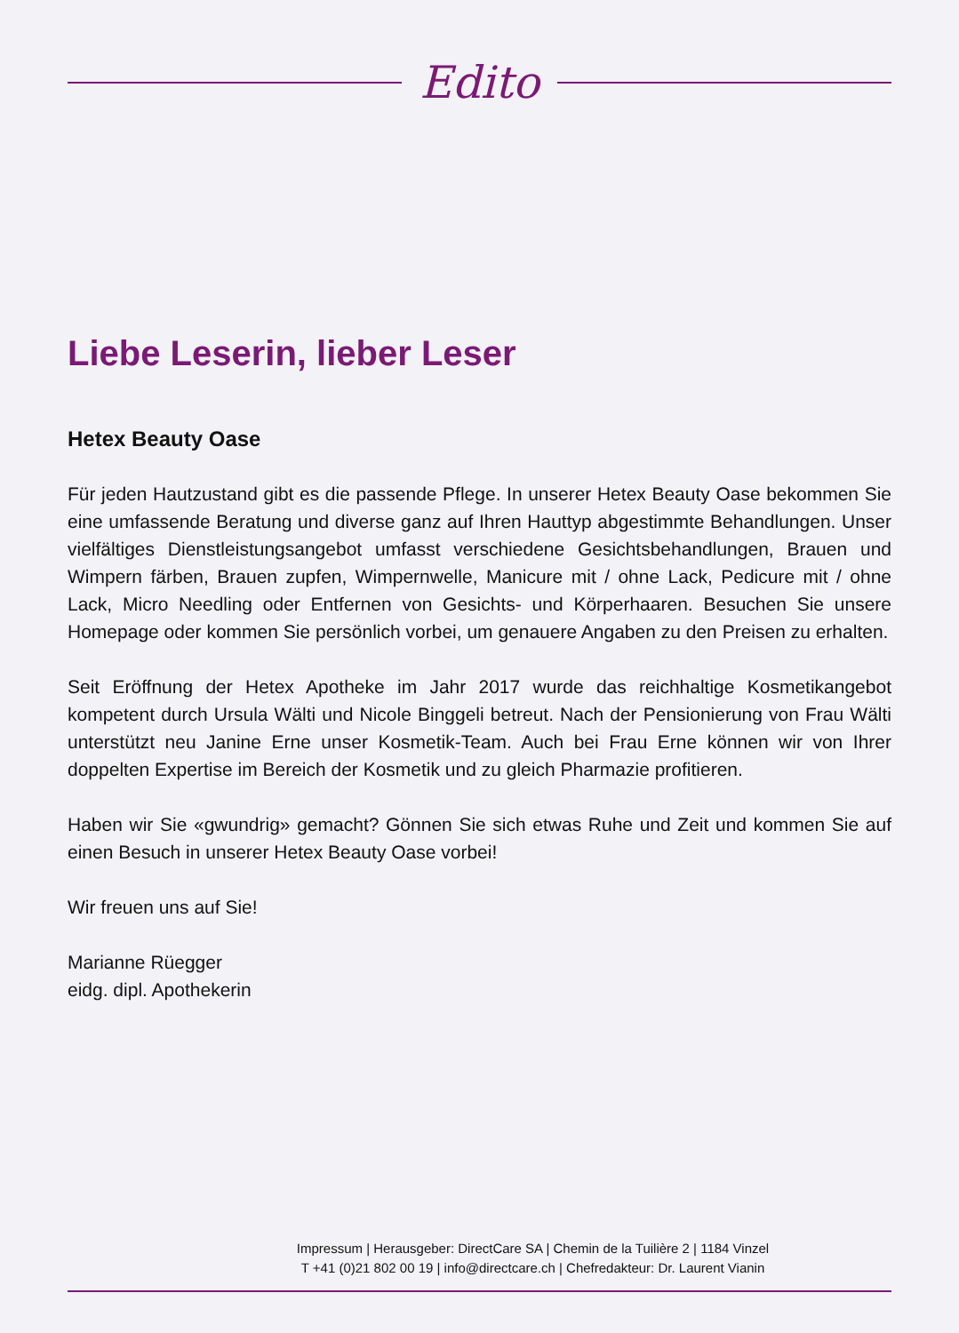Edito
Liebe Leserin, lieber Leser
Hetex Beauty Oase
Für jeden Hautzustand gibt es die passende Pflege. In unserer Hetex Beauty Oase bekommen Sie eine umfassende Beratung und diverse ganz auf Ihren Hauttyp abgestimmte Behandlungen. Unser vielfältiges Dienstleistungsangebot umfasst verschiedene Gesichtsbehandlungen, Brauen und Wimpern färben, Brauen zupfen, Wimpernwelle, Manicure mit / ohne Lack, Pedicure mit / ohne Lack, Micro Needling oder Entfernen von Gesichts- und Körperhaaren. Besuchen Sie unsere Homepage oder kommen Sie persönlich vorbei, um genauere Angaben zu den Preisen zu erhalten.
Seit Eröffnung der Hetex Apotheke im Jahr 2017 wurde das reichhaltige Kosmetikangebot kompetent durch Ursula Wälti und Nicole Binggeli betreut. Nach der Pensionierung von Frau Wälti unterstützt neu Janine Erne unser Kosmetik-Team. Auch bei Frau Erne können wir von Ihrer doppelten Expertise im Bereich der Kosmetik und zu gleich Pharmazie profitieren.
Haben wir Sie «gwundrig» gemacht? Gönnen Sie sich etwas Ruhe und Zeit und kommen Sie auf einen Besuch in unserer Hetex Beauty Oase vorbei!
Wir freuen uns auf Sie!
Marianne Rüegger
eidg. dipl. Apothekerin
Impressum | Herausgeber: DirectCare SA | Chemin de la Tuilière 2 | 1184 Vinzel
T +41 (0)21 802 00 19 | info@directcare.ch | Chefredakteur: Dr. Laurent Vianin